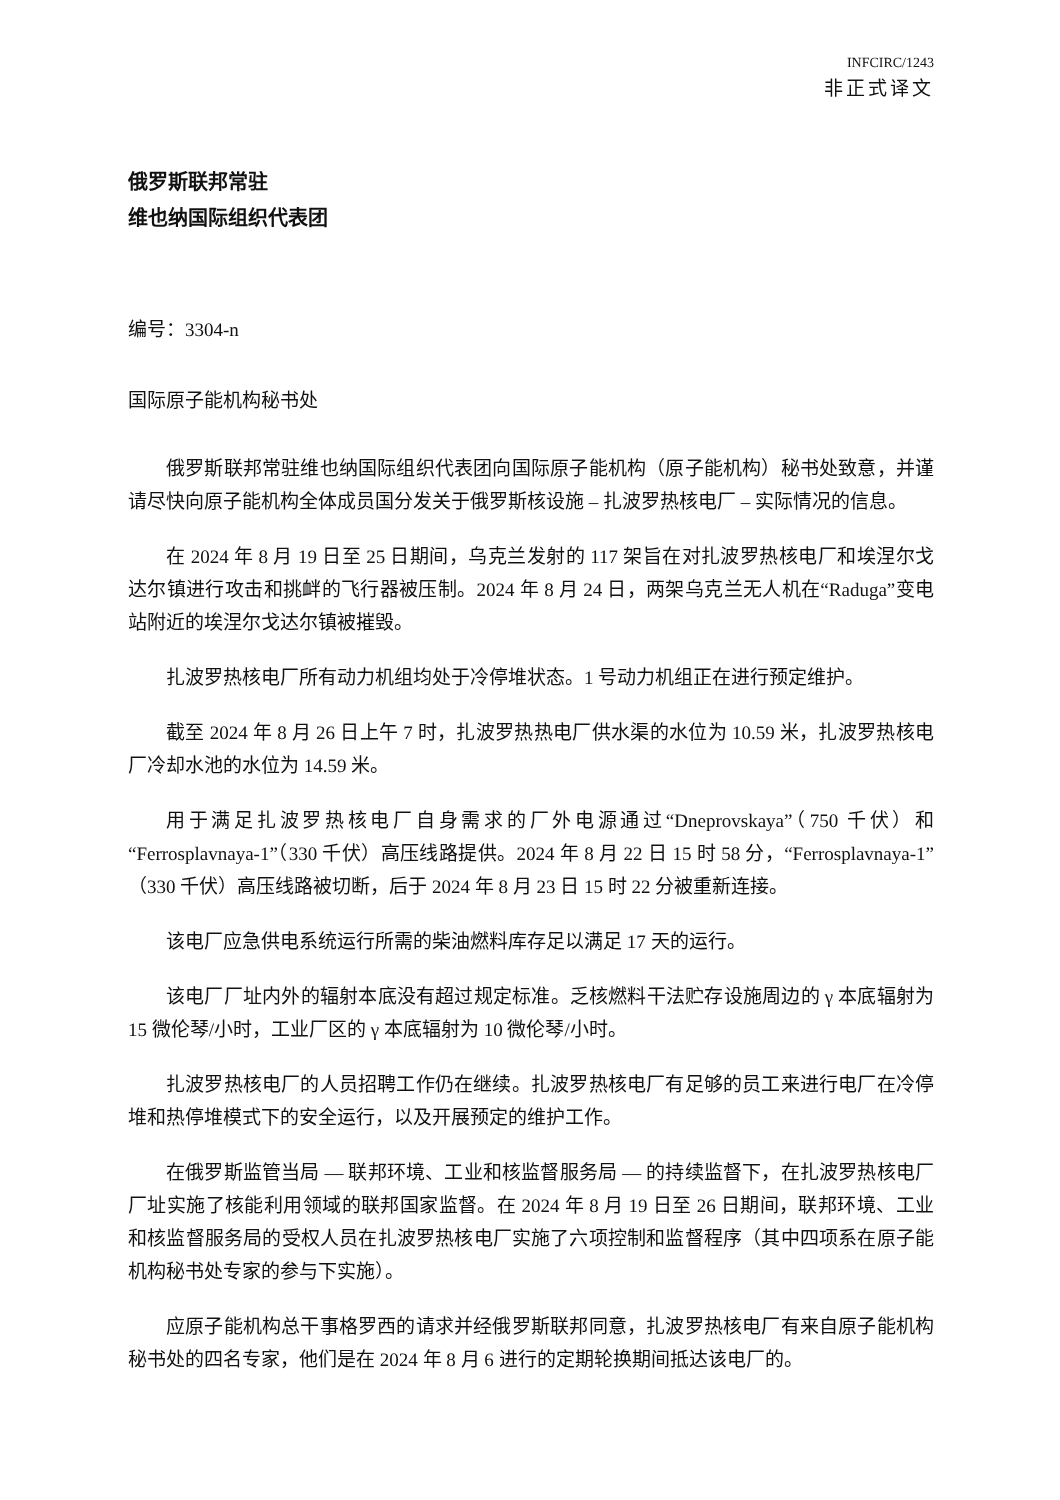INFCIRC/1243
非正式译文
俄罗斯联邦常驻
维也纳国际组织代表团
编号：3304-n
国际原子能机构秘书处
俄罗斯联邦常驻维也纳国际组织代表团向国际原子能机构（原子能机构）秘书处致意，并谨请尽快向原子能机构全体成员国分发关于俄罗斯核设施 – 扎波罗热核电厂 – 实际情况的信息。
在 2024 年 8 月 19 日至 25 日期间，乌克兰发射的 117 架旨在对扎波罗热核电厂和埃涅尔戈达尔镇进行攻击和挑衅的飞行器被压制。2024 年 8 月 24 日，两架乌克兰无人机在“Raduga”变电站附近的埃涅尔戈达尔镇被摧毁。
扎波罗热核电厂所有动力机组均处于冷停堆状态。1 号动力机组正在进行预定维护。
截至 2024 年 8 月 26 日上午 7 时，扎波罗热热电厂供水渠的水位为 10.59 米，扎波罗热核电厂冷却水池的水位为 14.59 米。
用于满足扎波罗热核电厂自身需求的厂外电源通过“Dneprovskaya”（750 千伏）和“Ferrosplavnaya-1”（330 千伏）高压线路提供。2024 年 8 月 22 日 15 时 58 分，“Ferrosplavnaya-1”（330 千伏）高压线路被切断，后于 2024 年 8 月 23 日 15 时 22 分被重新连接。
该电厂应急供电系统运行所需的柴油燃料库存足以满足 17 天的运行。
该电厂厂址内外的辐射本底没有超过规定标准。乏核燃料干法贮存设施周边的 γ 本底辐射为 15 微伦琴/小时，工业厂区的 γ 本底辐射为 10 微伦琴/小时。
扎波罗热核电厂的人员招聘工作仍在继续。扎波罗热核电厂有足够的员工来进行电厂在冷停堆和热停堆模式下的安全运行，以及开展预定的维护工作。
在俄罗斯监管当局 — 联邦环境、工业和核监督服务局 — 的持续监督下，在扎波罗热核电厂厂址实施了核能利用领域的联邦国家监督。在 2024 年 8 月 19 日至 26 日期间，联邦环境、工业和核监督服务局的受权人员在扎波罗热核电厂实施了六项控制和监督程序（其中四项系在原子能机构秘书处专家的参与下实施）。
应原子能机构总干事格罗西的请求并经俄罗斯联邦同意，扎波罗热核电厂有来自原子能机构秘书处的四名专家，他们是在 2024 年 8 月 6 进行的定期轮换期间抵达该电厂的。